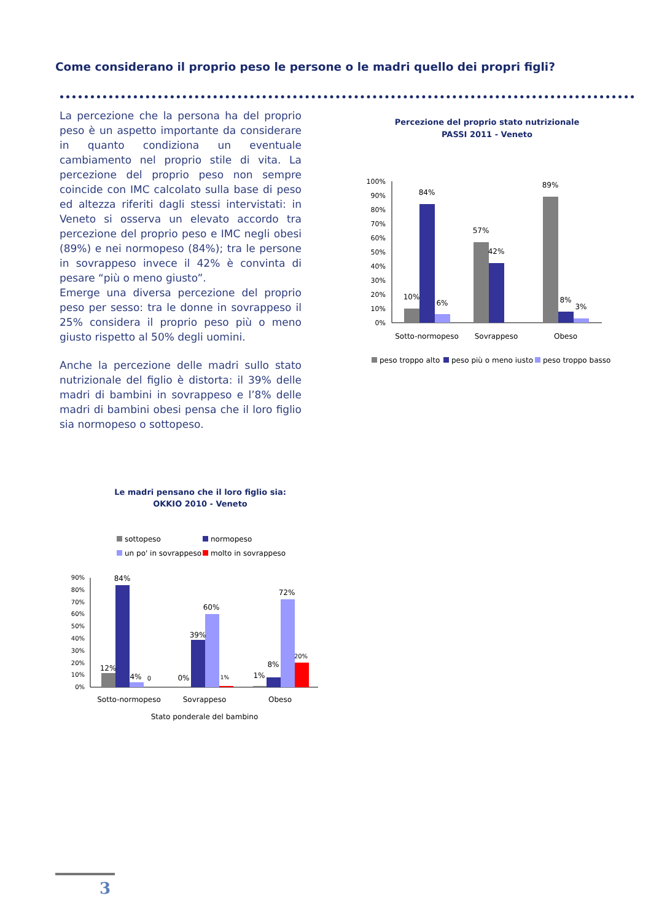Come considerano il proprio peso le persone o le madri quello dei propri figli?
La percezione che la persona ha del proprio peso è un aspetto importante da considerare in quanto condiziona un eventuale cambiamento nel proprio stile di vita. La percezione del proprio peso non sempre coincide con IMC calcolato sulla base di peso ed altezza riferiti dagli stessi intervistati: in Veneto si osserva un elevato accordo tra percezione del proprio peso e IMC negli obesi (89%) e nei normopeso (84%); tra le persone in sovrappeso invece il 42% è convinta di pesare “più o meno giusto”.
Emerge una diversa percezione del proprio peso per sesso: tra le donne in sovrappeso il 25% considera il proprio peso più o meno giusto rispetto al 50% degli uomini.
Anche la percezione delle madri sullo stato nutrizionale del figlio è distorta: il 39% delle madri di bambini in sovrappeso e l’8% delle madri di bambini obesi pensa che il loro figlio sia normopeso o sottopeso.
Percezione del proprio stato nutrizionale
PASSI 2011 - Veneto
100%
90%
80%
70%
60%
50%
40%
30%
20%
10%
0%
10%
84%
6%
57%
42%
89%
8%
3%
Sotto-normopeso
Sovrappeso
Obeso
peso troppo alto
peso più o meno iusto
peso troppo basso
Le madri pensano che il loro figlio sia:
OKKIO 2010 - Veneto
sottopeso
normopeso
un po' in sovrappeso
molto in sovrappeso
90%
80%
70%
60%
50%
40%
30%
20%
10%
0%
12%
84%
4%
0
0%
39%
60%
1%
1%
8%
72%
20%
Sotto-normopeso
Sovrappeso
Obeso
Stato ponderale del bambino
3